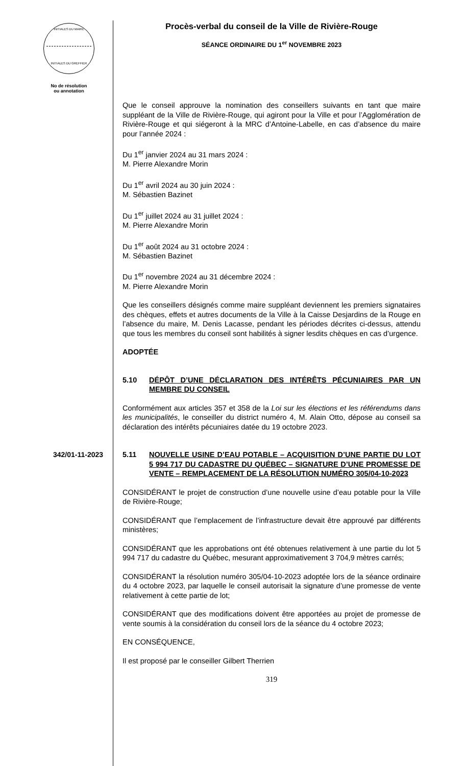INITIALES DU MAIRE
INITIALES DU GREFFIER
No de résolution
ou annotation
Procès-verbal du conseil de la Ville de Rivière-Rouge
SÉANCE ORDINAIRE DU 1<sup>er</sup> NOVEMBRE 2023
Que le conseil approuve la nomination des conseillers suivants en tant que maire suppléant de la Ville de Rivière-Rouge, qui agiront pour la Ville et pour l’Agglomération de Rivière-Rouge et qui siégeront à la MRC d’Antoine-Labelle, en cas d’absence du maire pour l’année 2024 :
Du 1<sup>er</sup> janvier 2024 au 31 mars 2024 :
M. Pierre Alexandre Morin
Du 1<sup>er</sup> avril 2024 au 30 juin 2024 :
M. Sébastien Bazinet
Du 1<sup>er</sup> juillet 2024 au 31 juillet 2024 :
M. Pierre Alexandre Morin
Du 1<sup>er</sup> août 2024 au 31 octobre 2024 :
M. Sébastien Bazinet
Du 1<sup>er</sup> novembre 2024 au 31 décembre 2024 :
M. Pierre Alexandre Morin
Que les conseillers désignés comme maire suppléant deviennent les premiers signataires des chèques, effets et autres documents de la Ville à la Caisse Desjardins de la Rouge en l’absence du maire, M. Denis Lacasse, pendant les périodes décrites ci-dessus, attendu que tous les membres du conseil sont habilités à signer lesdits chèques en cas d’urgence.
ADOPTÉE
5.10 DÉPÔT D’UNE DÉCLARATION DES INTÉRÊTS PÉCUNIAIRES PAR UN MEMBRE DU CONSEIL
Conformément aux articles 357 et 358 de la Loi sur les élections et les référendums dans les municipalités, le conseiller du district numéro 4, M. Alain Otto, dépose au conseil sa déclaration des intérêts pécuniaires datée du 19 octobre 2023.
342/01-11-2023
5.11 NOUVELLE USINE D’EAU POTABLE – ACQUISITION D’UNE PARTIE DU LOT 5 994 717 DU CADASTRE DU QUÉBEC – SIGNATURE D’UNE PROMESSE DE VENTE – REMPLACEMENT DE LA RÉSOLUTION NUMÉRO 305/04-10-2023
CONSIDÉRANT le projet de construction d’une nouvelle usine d’eau potable pour la Ville de Rivière-Rouge;
CONSIDÉRANT que l’emplacement de l’infrastructure devait être approuvé par différents ministères;
CONSIDÉRANT que les approbations ont été obtenues relativement à une partie du lot 5 994 717 du cadastre du Québec, mesurant approximativement 3 704,9 mètres carrés;
CONSIDÉRANT la résolution numéro 305/04-10-2023 adoptée lors de la séance ordinaire du 4 octobre 2023, par laquelle le conseil autorisait la signature d’une promesse de vente relativement à cette partie de lot;
CONSIDÉRANT que des modifications doivent être apportées au projet de promesse de vente soumis à la considération du conseil lors de la séance du 4 octobre 2023;
EN CONSÉQUENCE,
Il est proposé par le conseiller Gilbert Therrien
319